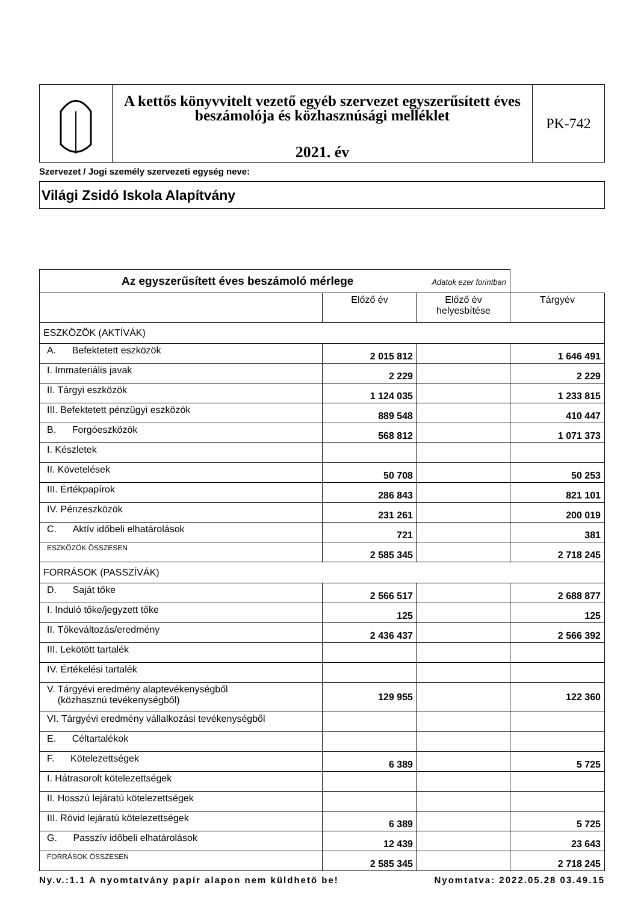A kettős könyvvitelt vezető egyéb szervezet egyszerűsített éves beszámolója és közhasznúsági melléklet
2021. év
PK-742
Szervezet / Jogi személy szervezeti egység neve:
Világi Zsidó Iskola Alapítvány
| Az egyszerűsített éves beszámoló mérlege Adatok ezer forintban | | | |
| --- | --- | --- | --- |
| | Előző év | Előző év helyesbítése | Tárgyév |
| ESZKÖZÖK (AKTÍVÁK) | | | |
| A. Befektetett eszközök | 2 015 812 | | 1 646 491 |
| I. Immateriális javak | 2 229 | | 2 229 |
| II. Tárgyi eszközök | 1 124 035 | | 1 233 815 |
| III. Befektetett pénzügyi eszközök | 889 548 | | 410 447 |
| B. Forgóeszközök | 568 812 | | 1 071 373 |
| I. Készletek | | | |
| II. Követelések | 50 708 | | 50 253 |
| III. Értékpapírok | 286 843 | | 821 101 |
| IV. Pénzeszközök | 231 261 | | 200 019 |
| C. Aktív időbeli elhatárolások | 721 | | 381 |
| ESZKÖZÖK ÖSSZESEN | 2 585 345 | | 2 718 245 |
| FORRÁSOK (PASSZÍVÁK) | | | |
| D. Saját tőke | 2 566 517 | | 2 688 877 |
| I. Induló tőke/jegyzett tőke | 125 | | 125 |
| II. Tőkeváltozás/eredmény | 2 436 437 | | 2 566 392 |
| III. Lekötött tartalék | | | |
| IV. Értékelési tartalék | | | |
| V. Tárgyévi eredmény alaptevékenységből (közhasznú tevékenységből) | 129 955 | | 122 360 |
| VI. Tárgyévi eredmény vállalkozási tevékenységből | | | |
| E. Céltartalékok | | | |
| F. Kötelezettségek | 6 389 | | 5 725 |
| I. Hátrasorolt kötelezettségek | | | |
| II. Hosszú lejáratú kötelezettségek | | | |
| III. Rövid lejáratú kötelezettségek | 6 389 | | 5 725 |
| G. Passzív időbeli elhatárolások | 12 439 | | 23 643 |
| FORRÁSOK ÖSSZESEN | 2 585 345 | | 2 718 245 |
Ny.v.:1.1 A nyomtatvány papír alapon nem küldhető be! Nyomtatva: 2022.05.28 03.49.15